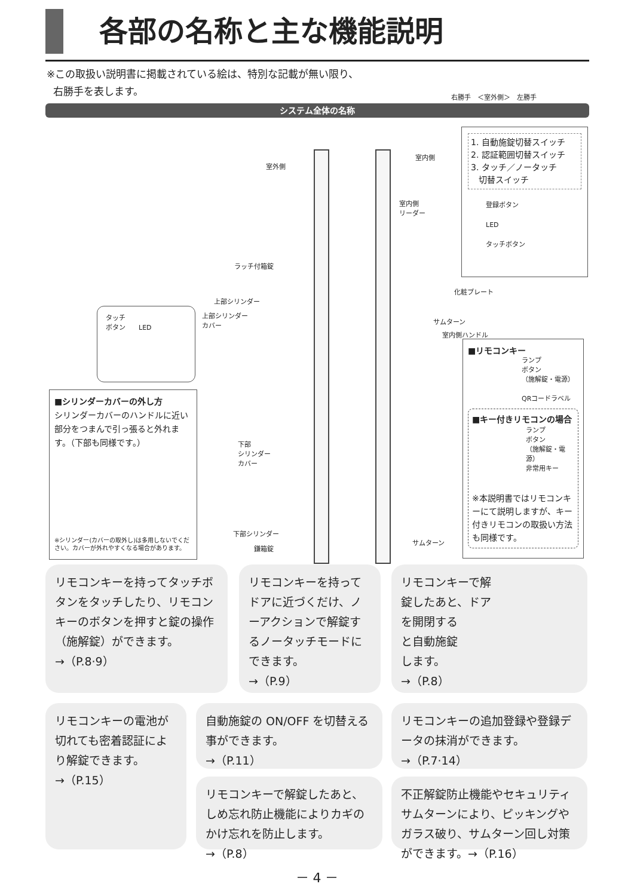各部の名称と主な機能説明
※この取扱い説明書に掲載されている絵は、特別な記載が無い限り、
右勝手を表します。
右勝手　＜室外側＞　左勝手
システム全体の名称
室外側
室内側
室内側
リーダー
ラッチ付箱錠
化粧プレート
上部シリンダー
上部シリンダー
カバー
サムターン
室内側ハンドル
下部
シリンダー
カバー
下部シリンダー
鎌箱錠
サムターン
1. 自動施錠切替スイッチ
2. 認証範囲切替スイッチ
3. タッチ／ノータッチ
切替スイッチ
登録ボタン
LED
タッチボタン
タッチ
ボタン　　LED
■シリンダーカバーの外し方
シリンダーカバーのハンドルに近い部分をつまんで引っ張ると外れます。（下部も同様です。）
※シリンダー(カバーの取外し)は多用しないでください。カバーが外れやすくなる場合があります。
■リモコンキー
ランプ
ボタン
（施解錠・電源）
QRコードラベル
■キー付きリモコンの場合
ランプ
ボタン
（施解錠・電源）
非常用キー
※本説明書ではリモコンキーにて説明しますが、キー付きリモコンの取扱い方法も同様です。
リモコンキーを持ってタッチボタンをタッチしたり、リモコンキーのボタンを押すと錠の操作（施解錠）ができます。
→（P.8·9）
リモコンキーを持ってドアに近づくだけ、ノーアクションで解錠するノータッチモードにできます。
→（P.9）
リモコンキーで解
錠したあと、ドア
を開閉する
と自動施錠
します。
→（P.8）
リモコンキーの電池が切れても密着認証により解錠できます。
→（P.15）
自動施錠の ON/OFF を切替える事ができます。
→（P.11）
リモコンキーの追加登録や登録データの抹消ができます。
→（P.7·14）
リモコンキーで解錠したあと、しめ忘れ防止機能によりカギのかけ忘れを防止します。
→（P.8）
不正解錠防止機能やセキュリティサムターンにより、ピッキングやガラス破り、サムターン回し対策ができます。→（P.16）
－ 4 －